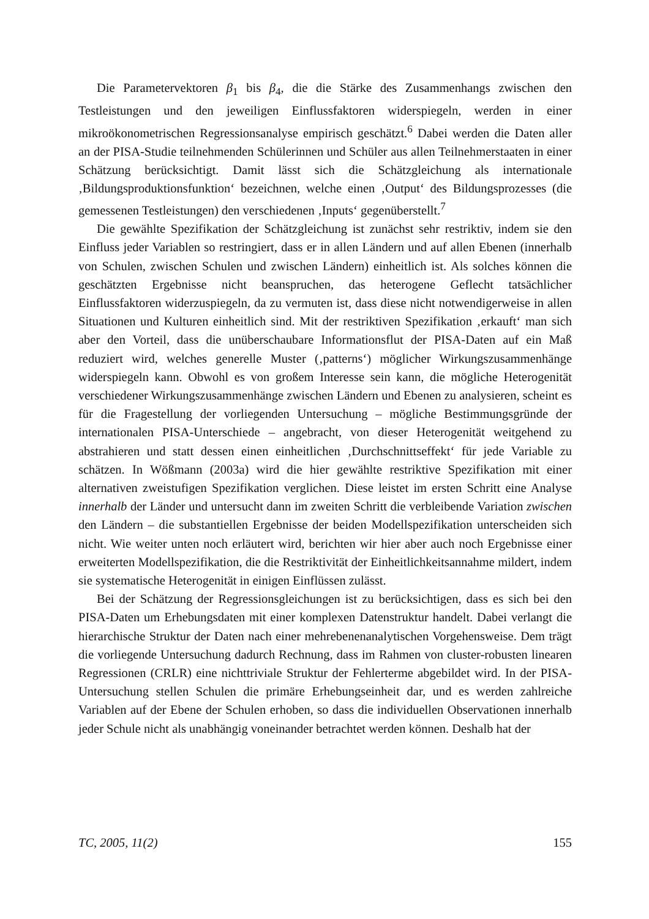Die Parametervektoren β<sub>1</sub> bis β<sub>4</sub>, die die Stärke des Zusammenhangs zwischen den Testleistungen und den jeweiligen Einflussfaktoren widerspiegeln, werden in einer mikroökonometrischen Regressionsanalyse empirisch geschätzt.<sup>6</sup> Dabei werden die Daten aller an der PISA-Studie teilnehmenden Schülerinnen und Schüler aus allen Teilnehmerstaaten in einer Schätzung berücksichtigt. Damit lässt sich die Schätzglei­chung als internationale ‚Bildungsproduktionsfunktion‘ bezeichnen, welche einen ‚Output‘ des Bildungsprozesses (die gemessenen Testleistungen) den verschiedenen ‚Inputs‘ gegenüberstellt.<sup>7</sup>
Die gewählte Spezifikation der Schätzgleichung ist zunächst sehr restriktiv, indem sie den Einfluss jeder Variablen so restringiert, dass er in allen Ländern und auf allen Ebenen (innerhalb von Schulen, zwischen Schulen und zwischen Ländern) einheitlich ist. Als solches können die geschätzten Ergebnisse nicht beanspruchen, das heterogene Geflecht tatsächlicher Einflussfaktoren widerzuspiegeln, da zu vermuten ist, dass diese nicht notwendigerweise in allen Situationen und Kulturen einheitlich sind. Mit der restriktiven Spezifikation ‚erkauft‘ man sich aber den Vorteil, dass die unüberschauba­re Informationsflut der PISA-Daten auf ein Maß reduziert wird, welches generelle Muster (‚patterns‘) möglicher Wirkungszusammenhänge widerspiegeln kann. Obwohl es von großem Interesse sein kann, die mögliche Heterogenität verschiedener Wir­kungszusammenhänge zwischen Ländern und Ebenen zu analysieren, scheint es für die Fragestellung der vorliegenden Untersuchung – mögliche Bestimmungsgründe der internationalen PISA-Unterschiede – angebracht, von dieser Heterogenität weitgehend zu abstrahieren und statt dessen einen einheitlichen ‚Durchschnittseffekt‘ für jede Va­riable zu schätzen. In Wößmann (2003a) wird die hier gewählte restriktive Spezifikati­on mit einer alternativen zweistufigen Spezifikation verglichen. Diese leistet im ersten Schritt eine Analyse innerhalb der Länder und untersucht dann im zweiten Schritt die verbleibende Variation zwischen den Ländern – die substantiellen Ergebnisse der bei­den Modellspezifikation unterscheiden sich nicht. Wie weiter unten noch erläutert wird, berichten wir hier aber auch noch Ergebnisse einer erweiterten Modellspezifika­tion, die die Restriktivität der Einheitlichkeitsannahme mildert, indem sie systemati­sche Heterogenität in einigen Einflüssen zulässt.
Bei der Schätzung der Regressionsgleichungen ist zu berücksichtigen, dass es sich bei den PISA-Daten um Erhebungsdaten mit einer komplexen Datenstruktur handelt. Dabei verlangt die hierarchische Struktur der Daten nach einer mehrebenenanalyti­schen Vorgehensweise. Dem trägt die vorliegende Untersuchung dadurch Rechnung, dass im Rahmen von cluster-robusten linearen Regressionen (CRLR) eine nicht­triviale Struktur der Fehlerterme abgebildet wird. In der PISA-Untersuchung stellen Schulen die primäre Erhebungseinheit dar, und es werden zahlreiche Variablen auf der Ebene der Schulen erhoben, so dass die individuellen Observationen innerhalb jeder Schule nicht als unabhängig voneinander betrachtet werden können. Deshalb hat der
TC, 2005, 11(2) 155